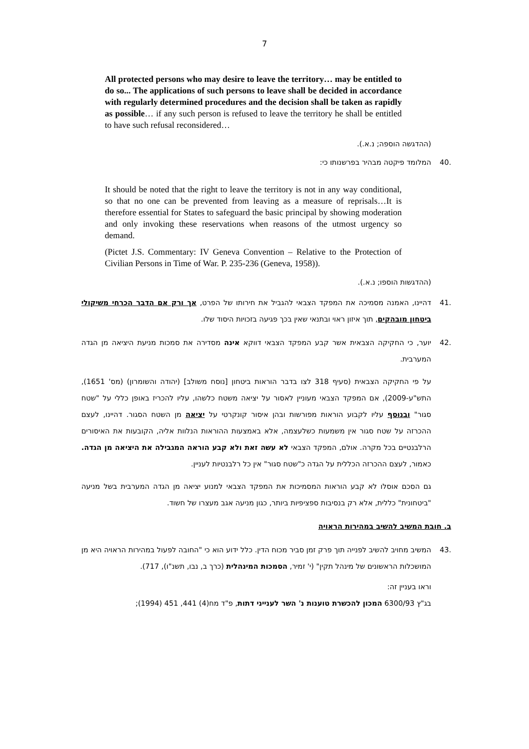7
All protected persons who may desire to leave the territory… may be entitled to do so... The applications of such persons to leave shall be decided in accordance with regularly determined procedures and the decision shall be taken as rapidly as possible… if any such person is refused to leave the territory he shall be entitled to have such refusal reconsidered…
(ההדגשה הוספה; נ.א.).
.40 המלומד פיקטה מבהיר בפרשנותו כי:
It should be noted that the right to leave the territory is not in any way conditional, so that no one can be prevented from leaving as a measure of reprisals…It is therefore essential for States to safeguard the basic principal by showing moderation and only invoking these reservations when reasons of the utmost urgency so demand.
(Pictet J.S. Commentary: IV Geneva Convention – Relative to the Protection of Civilian Persons in Time of War. P. 235-236 (Geneva, 1958)).
(ההדגשות הוספו; נ.א.).
.41 דהיינו, האמנה מסמיכה את המפקד הצבאי להגביל את חירותו של הפרט, אך ורק אם הדבר הכרחי משיקולי ביטחון מובהקים, תוך איזון ראוי ובתנאי שאין בכך פגיעה בזכויות היסוד שלו.
.42 יוער, כי החקיקה הצבאית אשר קבע המפקד הצבאי דווקא אינה מסדירה את סמכות מניעת היציאה מן הגדה המערבית.
על פי החקיקה הצבאית (סעיף 318 לצו בדבר הוראות ביטחון [נוסח משולב] (יהודה והשומרון) (מס' 1651), התש"ע-2009), אם המפקד הצבאי מעוניין לאסור על יציאה משטח כלשהו, עליו להכריז באופן כללי על "שטח סגור" ובנוסף עליו לקבוע הוראות מפורשות ובהן איסור קונקרטי על יציאה מן השטח הסגור. דהיינו, לעצם ההכרזה על שטח סגור אין משמעות כשלעצמה, אלא באמצעות ההוראות הנלוות אליה, הקובעות את האיסורים הרלבנטיים בכל מקרה. אולם, המפקד הצבאי לא עשה זאת ולא קבע הוראה המגבילה את היציאה מן הגדה. כאמור, לעצם ההכרזה הכללית על הגדה כ"שטח סגור" אין כל רלבנטיות לעניין.
גם הסכם אוסלו לא קבע הוראות המסמיכות את המפקד הצבאי למנוע יציאה מן הגדה המערבית בשל מניעה "ביטחונית" כללית, אלא רק בנסיבות ספציפיות ביותר, כגון מניעה אגב מעצרו של חשוד.
ב. חובת המשיב להשיב במהירות הראויה
.43 המשיב מחויב להשיב לפנייה תוך פרק זמן סביר מכוח הדין. כלל ידוע הוא כי "החובה לפעול במהירות הראויה היא מן המושכלות הראשונים של מינהל תקין" (י' זמיר, הסמכות המינהלית (כרך ב, נבו, תשנ"ו), 717).
וראו בעניין זה:
בג"ץ 6300/93 המכון להכשרת טוענות נ' השר לענייני דתות, פ"ד מח(4) 441, 451 (1994);